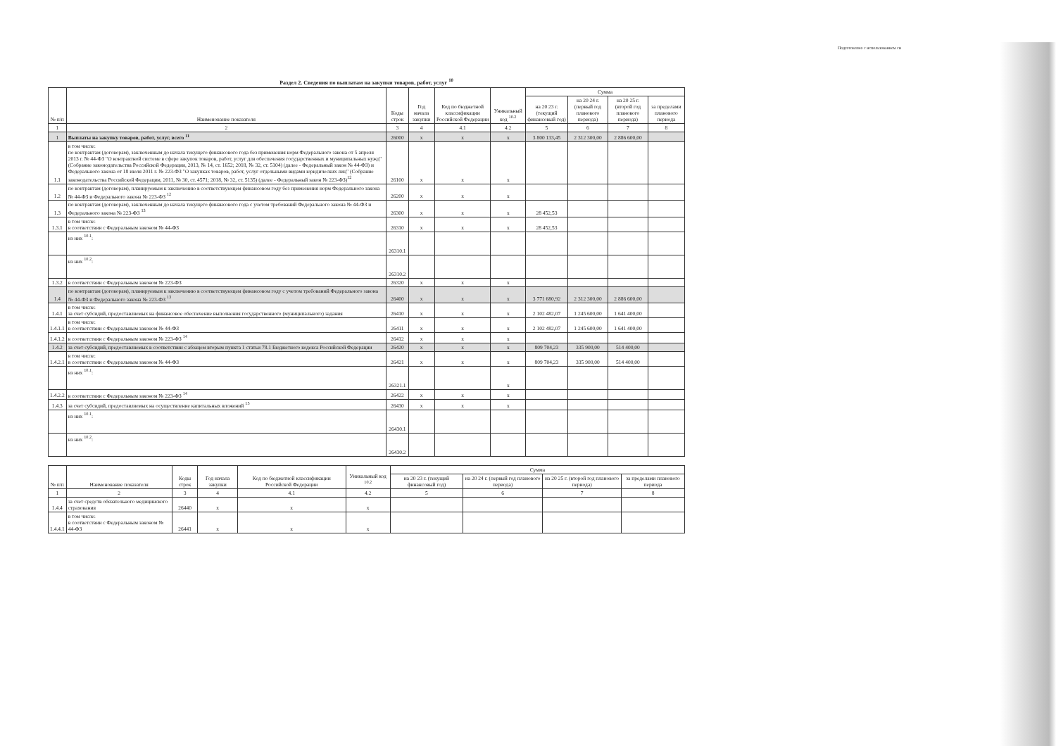Подготовлено с использованием си
Раздел 2. Сведения по выплатам на закупки товаров, работ, услуг <sup>10</sup>
| № п/п | Наименование показателя | Коды строк | Год начала закупки | Код по бюджетной классификации Российской Федерации | Уникальный код <sup>10.2</sup> | Сумма | | | |
| --- | --- | --- | --- | --- | --- | --- | --- | --- | --- |
| | | | | | | на 20 23 г. (текущий финансовый год) | на 20 24 г. (первый год планового периода) | на 20 25 г. (второй год планового периода) | за пределами планового периода |
| 1 | 2 | 3 | 4 | 4.1 | 4.2 | 5 | 6 | 7 | 8 |
| 1 | Выплаты на закупку товаров, работ, услуг, всего <sup>11</sup> | 26000 | x | x | x | 3 800 133,45 | 2 312 300,00 | 2 886 600,00 | |
| 1.1 | в том числе: по контрактам (договорам), заключенным до начала текущего финансового года без применения норм Федерального закона от 5 апреля 2013 г. № 44-ФЗ "О контрактной системе в сфере закупок товаров, работ, услуг для обеспечения государственных и муниципальных нужд" (Собрание законодательства Российской Федерации, 2013, № 14, ст. 1652; 2018, № 32, ст. 5104) (далее - Федеральный закон № 44-ФЗ) и Федерального закона от 18 июля 2011 г. № 223-ФЗ "О закупках товаров, работ, услуг отдельными видами юридических лиц" (Собрание законодательства Российской Федерации, 2011, № 30, ст. 4571; 2018, № 32, ст. 5135) (далее - Федеральный закон № 223-ФЗ)<sup>12</sup> | 26100 | x | x | x | | | | |
| 1.2 | по контрактам (договорам), планируемым к заключению в соответствующем финансовом году без применения норм Федерального закона № 44-ФЗ и Федерального закона № 223-ФЗ <sup>12</sup> | 26200 | x | x | x | | | | |
| 1.3 | по контрактам (договорам), заключенным до начала текущего финансового года с учетом требований Федерального закона № 44-ФЗ и Федерального закона № 223-ФЗ <sup>13</sup> | 26300 | x | x | x | 28 452,53 | | | |
| 1.3.1 | в том числе: в соответствии с Федеральным законом № 44-ФЗ | 26310 | x | x | x | 28 452,53 | | | |
| | из них <sup>10.1</sup>: | 26310.1 | | | | | | | |
| | из них <sup>10.2</sup>: | 26310.2 | | | | | | | |
| 1.3.2 | в соответствии с Федеральным законом № 223-ФЗ | 26320 | x | x | x | | | | |
| 1.4 | по контрактам (договорам), планируемым к заключению в соответствующем финансовом году с учетом требований Федерального закона № 44-ФЗ и Федерального закона № 223-ФЗ <sup>13</sup> | 26400 | x | x | x | 3 771 680,92 | 2 312 300,00 | 2 886 600,00 | |
| 1.4.1 | в том числе: за счет субсидий, предоставляемых на финансовое обеспечение выполнения государственного (муниципального) задания | 26410 | x | x | x | 2 102 482,07 | 1 245 600,00 | 1 641 400,00 | |
| 1.4.1.1 | в том числе: в соответствии с Федеральным законом № 44-ФЗ | 26411 | x | x | x | 2 102 482,07 | 1 245 600,00 | 1 641 400,00 | |
| 1.4.1.2 | в соответствии с Федеральным законом № 223-ФЗ <sup>14</sup> | 26412 | x | x | x | | | | |
| 1.4.2 | за счет субсидий, предоставляемых в соответствии с абзацем вторым пункта 1 статьи 78.1 Бюджетного кодекса Российской Федерации | 26420 | x | x | x | 809 704,23 | 335 900,00 | 514 400,00 | |
| 1.4.2.1 | в том числе: в соответствии с Федеральным законом № 44-ФЗ | 26421 | x | x | x | 809 704,23 | 335 900,00 | 514 400,00 | |
| | из них <sup>10.1</sup>: | 26321.1 | | | x | | | | |
| 1.4.2.2 | в соответствии с Федеральным законом № 223-ФЗ <sup>14</sup> | 26422 | x | x | x | | | | |
| 1.4.3 | за счет субсидий, предоставляемых на осуществление капитальных вложений <sup>15</sup> | 26430 | x | x | x | | | | |
| | из них <sup>10.1</sup>: | 26430.1 | | | | | | | |
| | из них <sup>10.2</sup>: | 26430.2 | | | | | | | |
| № п/п | Наименование показателя | Коды строк | Год начала закупки | Код по бюджетной классификации Российской Федерации | Уникальный код <sup>10.2</sup> | Сумма | | | |
| --- | --- | --- | --- | --- | --- | --- | --- | --- | --- |
| | | | | | | на 20 23 г. (текущий финансовый год) | на 20 24 г. (первый год планового периода) | на 20 25 г. (второй год планового периода) | за пределами планового периода |
| 1 | 2 | 3 | 4 | 4.1 | 4.2 | 5 | 6 | 7 | 8 |
| 1.4.4 | за счет средств обязательного медицинского страхования | 26440 | x | x | x | | | | |
| 1.4.4.1 | в том числе: в соответствии с Федеральным законом № 44-ФЗ | 26441 | x | x | x | | | | |